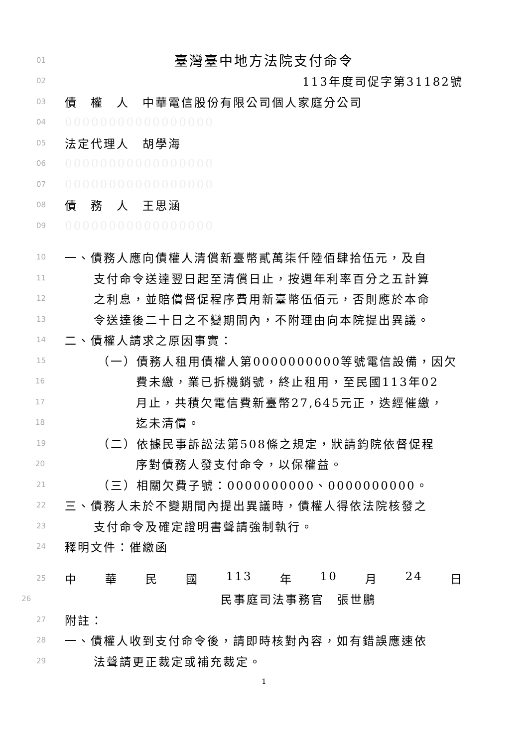01
臺灣臺中地方法院支付命令
02
113年度司促字第31182號
03
債　權　人　中華電信股份有限公司個人家庭分公司
04
00000000000000000
05
法定代理人　胡學海
06
00000000000000000
07
00000000000000000
08
債　務　人　王思涵
09
00000000000000000
10
一、債務人應向債權人清償新臺幣貳萬柒仟陸佰肆拾伍元，及自
11
支付命令送達翌日起至清償日止，按週年利率百分之五計算
12
之利息，並賠償督促程序費用新臺幣伍佰元，否則應於本命
13
令送達後二十日之不變期間內，不附理由向本院提出異議。
14
二、債權人請求之原因事實：
15
（一）債務人租用債權人第0000000000等號電信設備，因欠
16
費未繳，業已拆機銷號，終止租用，至民國113年02
17
月止，共積欠電信費新臺幣27,645元正，迭經催繳，
18
迄未清償。
19
（二）依據民事訴訟法第508條之規定，狀請鈞院依督促程
20
序對債務人發支付命令，以保權益。
21
（三）相關欠費子號：0000000000、0000000000。
22
三、債務人未於不變期間內提出異議時，債權人得依法院核發之
23
支付命令及確定證明書聲請強制執行。
24
釋明文件：催繳函
25
中華民國 113 年 10 月 24 日
26
民事庭司法事務官　張世鵬
27
附註：
28
一、債權人收到支付命令後，請即時核對內容，如有錯誤應速依
29
法聲請更正裁定或補充裁定。
1